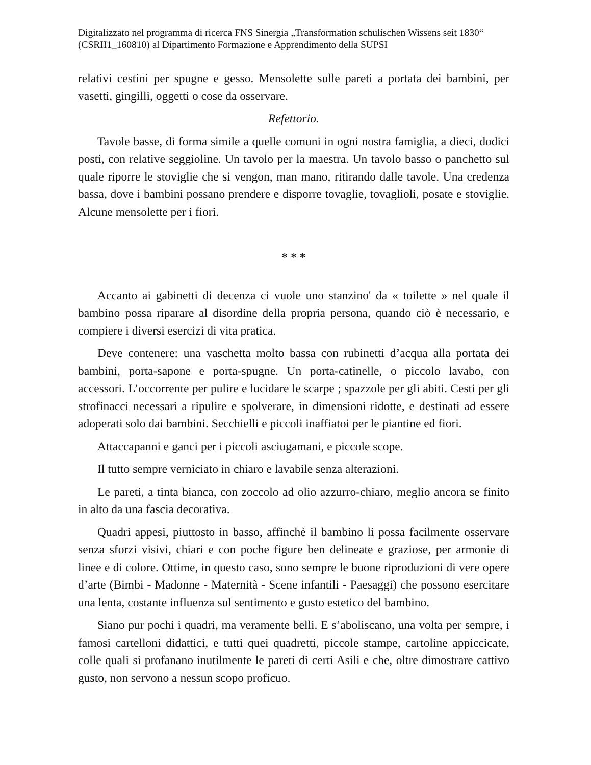Digitalizzato nel programma di ricerca FNS Sinergia „Transformation schulischen Wissens seit 1830“ (CSRII1_160810) al Dipartimento Formazione e Apprendimento della SUPSI
relativi cestini per spugne e gesso. Mensolette sulle pareti a portata dei bambini, per vasetti, gingilli, oggetti o cose da osservare.
Refettorio.
Tavole basse, di forma simile a quelle comuni in ogni nostra famiglia, a dieci, dodici posti, con relative seggioline. Un tavolo per la maestra. Un tavolo basso o panchetto sul quale riporre le stoviglie che si vengon, man mano, ritirando dalle tavole. Una credenza bassa, dove i bambini possano prendere e disporre tovaglie, tovaglioli, posate e stoviglie. Alcune mensolette per i fiori.
* * *
Accanto ai gabinetti di decenza ci vuole uno stanzino' da « toilette » nel quale il bambino possa riparare al disordine della propria persona, quando ciò è necessario, e compiere i diversi esercizi di vita pratica.
Deve contenere: una vaschetta molto bassa con rubinetti d’acqua alla portata dei bambini, porta-sapone e porta-spugne. Un porta-catinelle, o piccolo lavabo, con accessori. L’occorrente per pulire e lucidare le scarpe ; spazzole per gli abiti. Cesti per gli strofinacci necessari a ripulire e spolverare, in dimensioni ridotte, e destinati ad essere adoperati solo dai bambini. Secchielli e piccoli inaffiatoi per le piantine ed fiori.
Attaccapanni e ganci per i piccoli asciugamani, e piccole scope.
Il tutto sempre verniciato in chiaro e lavabile senza alterazioni.
Le pareti, a tinta bianca, con zoccolo ad olio azzurro-chiaro, meglio ancora se finito in alto da una fascia decorativa.
Quadri appesi, piuttosto in basso, affinchè il bambino li possa facilmente osservare senza sforzi visivi, chiari e con poche figure ben delineate e graziose, per armonie di linee e di colore. Ottime, in questo caso, sono sempre le buone riproduzioni di vere opere d’arte (Bimbi - Madonne - Maternità - Scene infantili - Paesaggi) che possono esercitare una lenta, costante influenza sul sentimento e gusto estetico del bambino.
Siano pur pochi i quadri, ma veramente belli. E s’aboliscano, una volta per sempre, i famosi cartelloni didattici, e tutti quei quadretti, piccole stampe, cartoline appiccicate, colle quali si profanano inutilmente le pareti di certi Asili e che, oltre dimostrare cattivo gusto, non servono a nessun scopo proficuo.